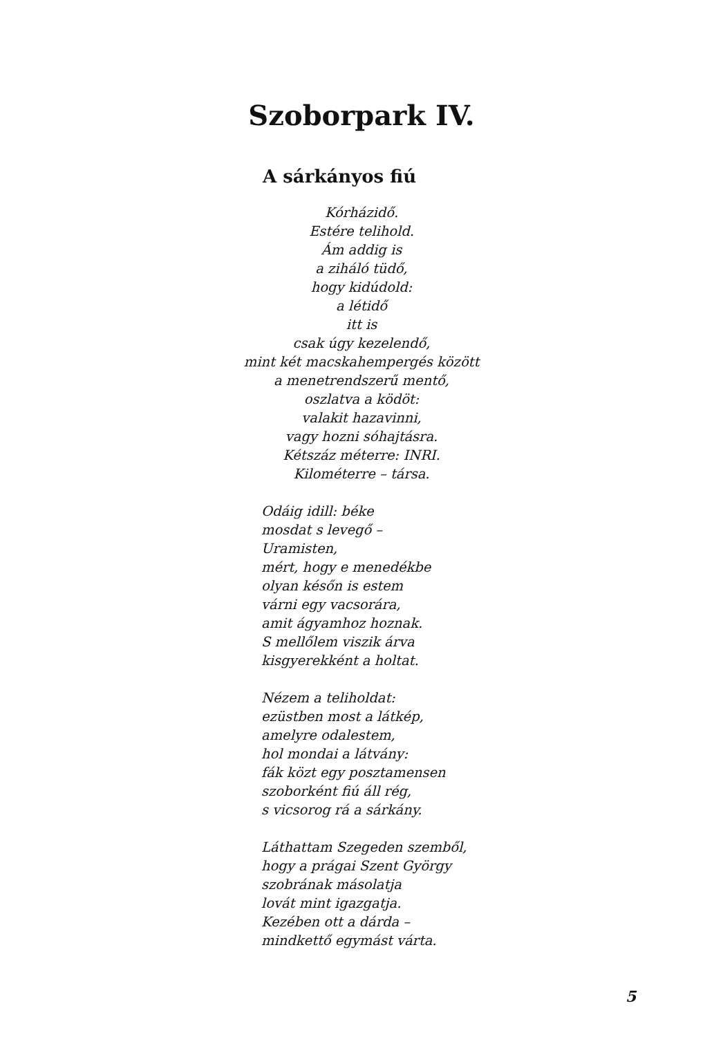Szoborpark IV.
A sárkányos fiú
Kórházidő.
Estére telihold.
Ám addig is
a ziháló tüdő,
hogy kidúdold:
a létidő
itt is
csak úgy kezelendő,
mint két macskahempergés között
a menetrendszerű mentő,
oszlatva a ködöt:
valakit hazavinni,
vagy hozni sóhajtásra.
Kétszáz méterre: INRI.
Kilométerre – társa.
Odáig idill: béke
mosdat s levegő –
Uramisten,
mért, hogy e menedékbe
olyan későn is estem
várni egy vacsorára,
amit ágyamhoz hoznak.
S mellőlem viszik árva
kisgyerekként a holtat.
Nézem a teliholdat:
ezüstben most a látkép,
amelyre odalestem,
hol mondai a látvány:
fák közt egy posztamensen
szoborként fiú áll rég,
s vicsorog rá a sárkány.
Láthattam Szegeden szemből,
hogy a prágai Szent György
szobrának másolatja
lovát mint igazgatja.
Kezében ott a dárda –
mindkettő egymást várta.
5